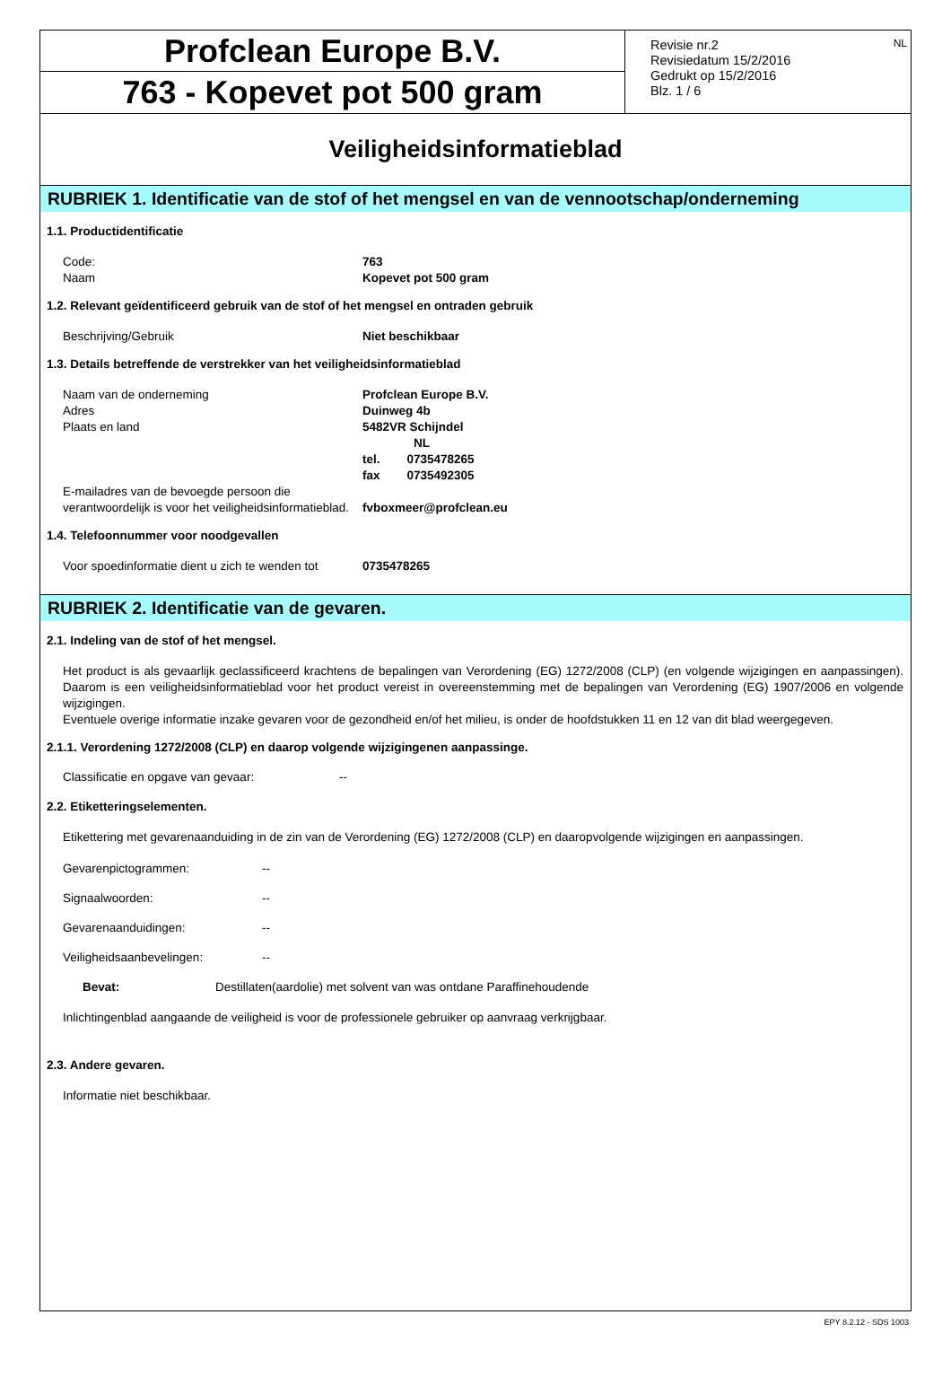Profclean Europe B.V.
763 - Kopevet pot 500 gram
NL Revisie nr.2
Revisiedatum 15/2/2016
Gedrukt op 15/2/2016
Blz. 1 / 6
Veiligheidsinformatieblad
RUBRIEK 1. Identificatie van de stof of het mengsel en van de vennootschap/onderneming
1.1. Productidentificatie
Code: 763
Naam Kopevet pot 500 gram
1.2. Relevant geïdentificeerd gebruik van de stof of het mengsel en ontraden gebruik
Beschrijving/Gebruik Niet beschikbaar
1.3. Details betreffende de verstrekker van het veiligheidsinformatieblad
Naam van de onderneming Profclean Europe B.V.
Adres Duinweg 4b
Plaats en land 5482VR Schijndel
NL
tel. 0735478265
fax 0735492305
E-mailadres van de bevoegde persoon die verantwoordelijk is voor het veiligheidsinformatieblad. fvboxmeer@profclean.eu
1.4. Telefoonnummer voor noodgevallen
Voor spoedinformatie dient u zich te wenden tot 0735478265
RUBRIEK 2. Identificatie van de gevaren.
2.1. Indeling van de stof of het mengsel.
Het product is als gevaarlijk geclassificeerd krachtens de bepalingen van Verordening (EG) 1272/2008 (CLP) (en volgende wijzigingen en aanpassingen). Daarom is een veiligheidsinformatieblad voor het product vereist in overeenstemming met de bepalingen van Verordening (EG) 1907/2006 en volgende wijzigingen.
Eventuele overige informatie inzake gevaren voor de gezondheid en/of het milieu, is onder de hoofdstukken 11 en 12 van dit blad weergegeven.
2.1.1. Verordening 1272/2008 (CLP) en daarop volgende wijzigingenen aanpassinge.
Classificatie en opgave van gevaar: --
2.2. Etiketteringselementen.
Etikettering met gevarenaanduiding in de zin van de Verordening (EG) 1272/2008 (CLP) en daaropvolgende wijzigingen en aanpassingen.
Gevarenpictogrammen: --
Signaalwoorden: --
Gevarenaanduidingen: --
Veiligheidsaanbevelingen: --
Bevat: Destillaten(aardolie) met solvent van was ontdane Paraffinehoudende
Inlichtingenblad aangaande de veiligheid is voor de professionele gebruiker op aanvraag verkrijgbaar.
2.3. Andere gevaren.
Informatie niet beschikbaar.
EPY 8.2.12 - SDS 1003